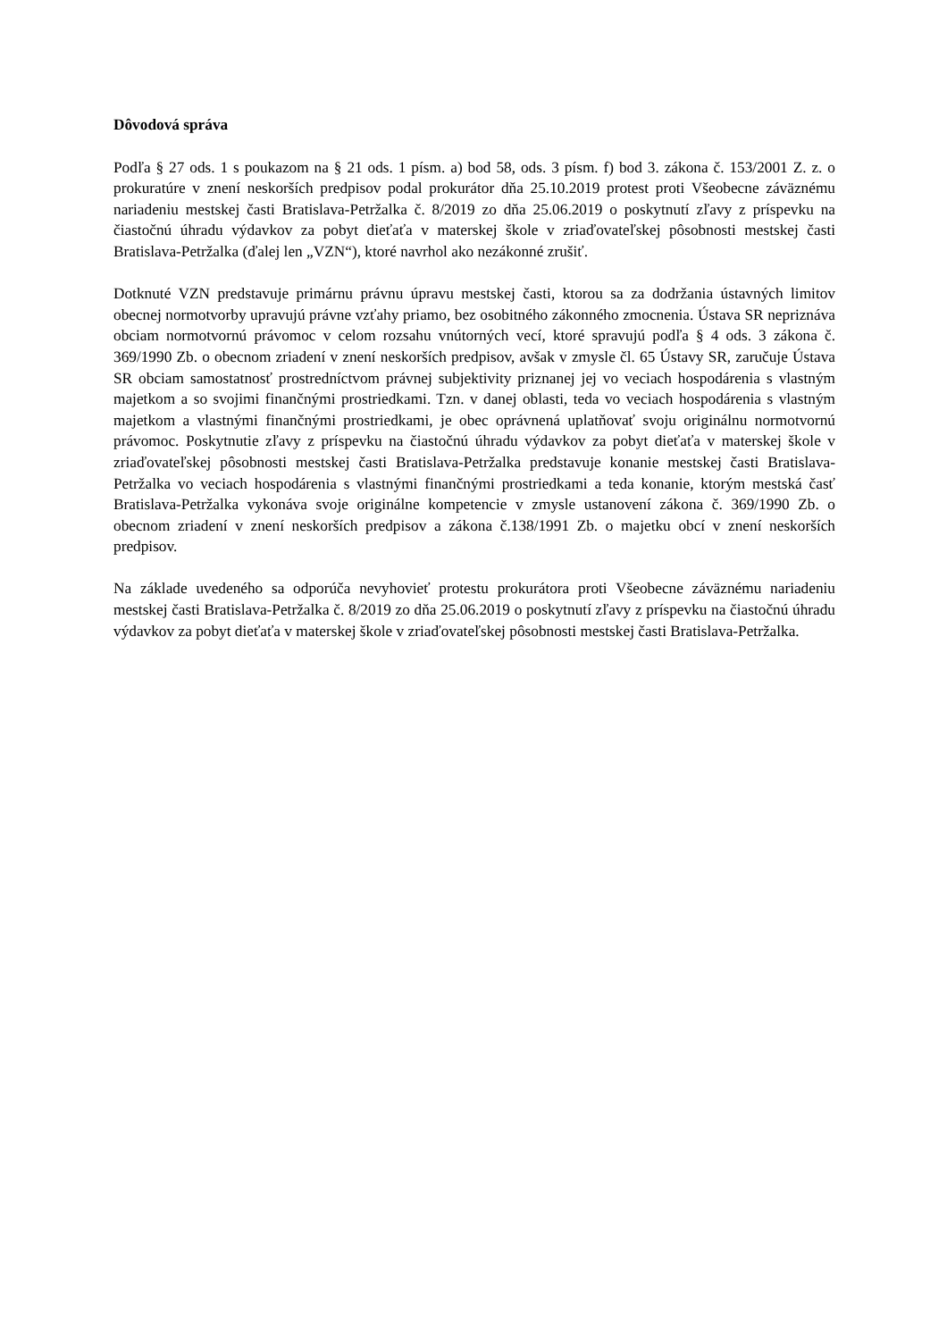Dôvodová správa
Podľa § 27 ods. 1 s poukazom na § 21 ods. 1 písm. a) bod 58, ods. 3 písm. f) bod 3. zákona č. 153/2001 Z. z. o prokuratúre v znení neskorších predpisov podal prokurátor dňa 25.10.2019 protest proti Všeobecne záväznému nariadeniu mestskej časti Bratislava-Petržalka č. 8/2019 zo dňa 25.06.2019 o poskytnutí zľavy z príspevku na čiastočnú úhradu výdavkov za pobyt dieťaťa v materskej škole v zriaďovateľskej pôsobnosti mestskej časti Bratislava-Petržalka (ďalej len „VZN“), ktoré navrhol ako nezákonné zrušiť.
Dotknuté VZN predstavuje primárnu právnu úpravu mestskej časti, ktorou sa za dodržania ústavných limitov obecnej normotvorby upravujú právne vzťahy priamo, bez osobitného zákonného zmocnenia. Ústava SR nepriznáva obciam normotvornú právomoc v celom rozsahu vnútorných vecí, ktoré spravujú podľa § 4 ods. 3 zákona č. 369/1990 Zb. o obecnom zriadení v znení neskorších predpisov, avšak v zmysle čl. 65 Ústavy SR, zaručuje Ústava SR obciam samostatnosť prostredníctvom právnej subjektivity priznanej jej vo veciach hospodárenia s vlastným majetkom a so svojimi finančnými prostriedkami. Tzn. v danej oblasti, teda vo veciach hospodárenia s vlastným majetkom a vlastnými finančnými prostriedkami, je obec oprávnená uplatňovať svoju originálnu normotvornú právomoc. Poskytnutie zľavy z príspevku na čiastočnú úhradu výdavkov za pobyt dieťaťa v materskej škole v zriaďovateľskej pôsobnosti mestskej časti Bratislava-Petržalka predstavuje konanie mestskej časti Bratislava-Petržalka vo veciach hospodárenia s vlastnými finančnými prostriedkami a teda konanie, ktorým mestská časť Bratislava-Petržalka vykonáva svoje originálne kompetencie v zmysle ustanovení zákona č. 369/1990 Zb. o obecnom zriadení v znení neskorších predpisov a zákona č.138/1991 Zb. o majetku obcí v znení neskorších predpisov.
Na základe uvedeného sa odporúča nevyhovieť protestu prokurátora proti Všeobecne záväznému nariadeniu mestskej časti Bratislava-Petržalka č. 8/2019 zo dňa 25.06.2019 o poskytnutí zľavy z príspevku na čiastočnú úhradu výdavkov za pobyt dieťaťa v materskej škole v zriaďovateľskej pôsobnosti mestskej časti Bratislava-Petržalka.